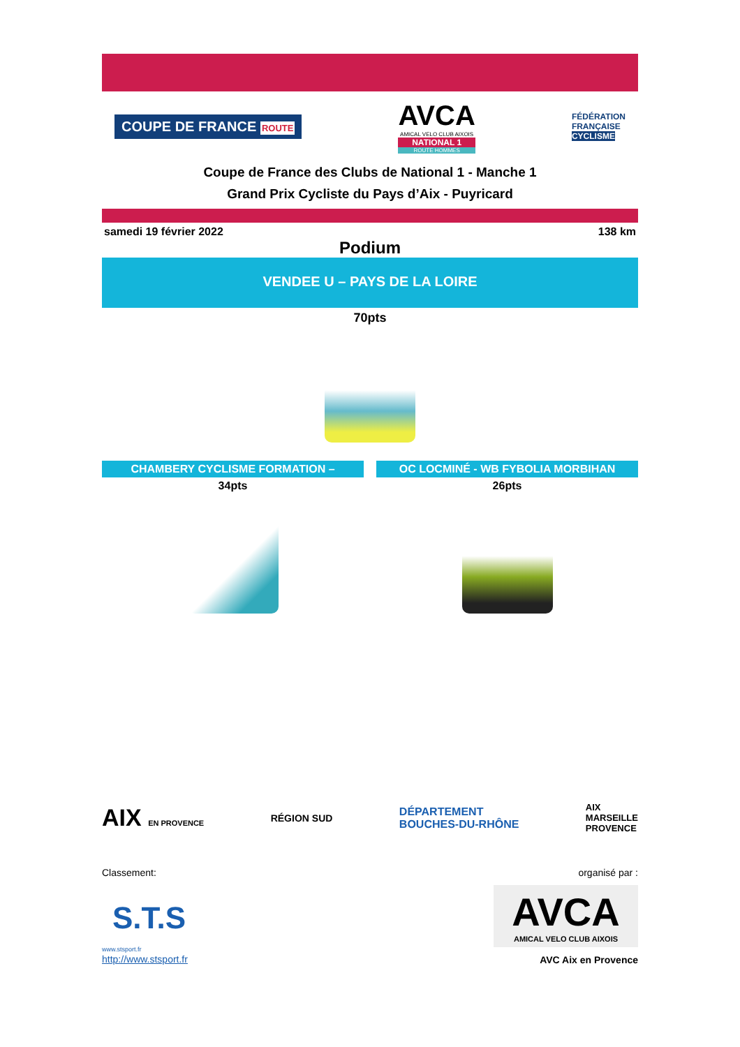COUPE DE FRANCE ROUTE
AVCA
AMICAL VELO CLUB AIXOIS
NATIONAL 1
ROUTE HOMMES
FÉDÉRATION
FRANÇAISE
CYCLISME
Coupe de France des Clubs de National 1 - Manche 1
Grand Prix Cycliste du Pays d’Aix - Puyricard
samedi 19 février 2022 138 km
Podium
VENDEE U – PAYS DE LA LOIRE
70pts
CHAMBERY CYCLISME FORMATION –
34pts
OC LOCMINÉ - WB FYBOLIA MORBIHAN
26pts
AIX EN PROVENCE
RÉGION SUD
DÉPARTEMENT
BOUCHES-DU-RHÔNE
AIX
MARSEILLE
PROVENCE
Classement: organisé par :
S.T.S
www.stsport.fr
http://www.stsport.fr
AVCA
AMICAL VELO CLUB AIXOIS
AVC Aix en Provence